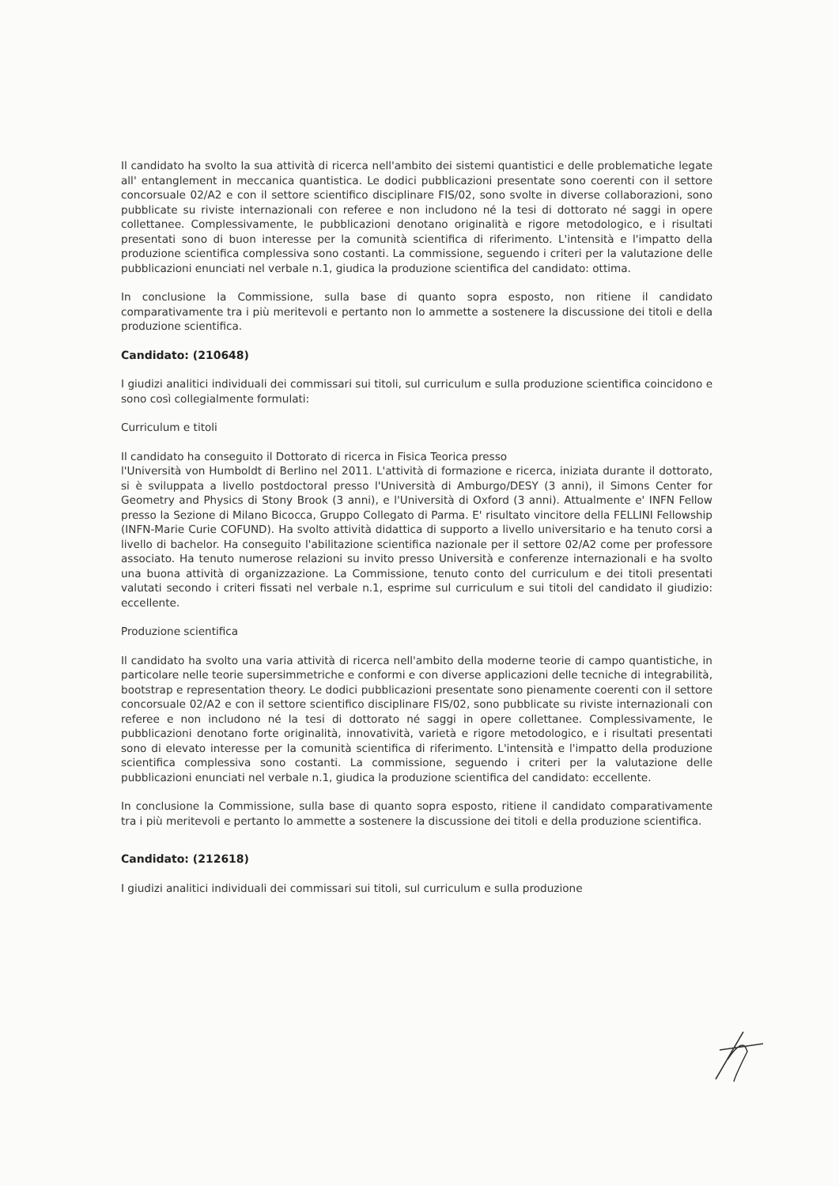Il candidato ha svolto la sua attività di ricerca nell'ambito dei sistemi quantistici e delle problematiche legate all' entanglement in meccanica quantistica. Le dodici pubblicazioni presentate sono coerenti con il settore concorsuale 02/A2 e con il settore scientifico disciplinare FIS/02, sono svolte in diverse collaborazioni, sono pubblicate su riviste internazionali con referee e non includono né la tesi di dottorato né saggi in opere collettanee. Complessivamente, le pubblicazioni denotano originalità e rigore metodologico, e i risultati presentati sono di buon interesse per la comunità scientifica di riferimento. L'intensità e l'impatto della produzione scientifica complessiva sono costanti. La commissione, seguendo i criteri per la valutazione delle pubblicazioni enunciati nel verbale n.1, giudica la produzione scientifica del candidato: ottima.
In conclusione la Commissione, sulla base di quanto sopra esposto, non ritiene il candidato comparativamente tra i più meritevoli e pertanto non lo ammette a sostenere la discussione dei titoli e della produzione scientifica.
Candidato: (210648)
I giudizi analitici individuali dei commissari sui titoli, sul curriculum e sulla produzione scientifica coincidono e sono così collegialmente formulati:
Curriculum e titoli
Il candidato ha conseguito il Dottorato di ricerca in Fisica Teorica presso
l'Università von Humboldt di Berlino nel 2011. L'attività di formazione e ricerca, iniziata durante il dottorato, si è sviluppata a livello postdoctoral presso l'Università di Amburgo/DESY (3 anni), il Simons Center for Geometry and Physics di Stony Brook (3 anni), e l'Università di Oxford (3 anni). Attualmente e' INFN Fellow presso la Sezione di Milano Bicocca, Gruppo Collegato di Parma. E' risultato vincitore della FELLINI Fellowship (INFN-Marie Curie COFUND). Ha svolto attività didattica di supporto a livello universitario e ha tenuto corsi a livello di bachelor. Ha conseguito l'abilitazione scientifica nazionale per il settore 02/A2 come per professore associato. Ha tenuto numerose relazioni su invito presso Università e conferenze internazionali e ha svolto una buona attività di organizzazione. La Commissione, tenuto conto del curriculum e dei titoli presentati valutati secondo i criteri fissati nel verbale n.1, esprime sul curriculum e sui titoli del candidato il giudizio: eccellente.
Produzione scientifica
Il candidato ha svolto una varia attività di ricerca nell'ambito della moderne teorie di campo quantistiche, in particolare nelle teorie supersimmetriche e conformi e con diverse applicazioni delle tecniche di integrabilità, bootstrap e representation theory. Le dodici pubblicazioni presentate sono pienamente coerenti con il settore concorsuale 02/A2 e con il settore scientifico disciplinare FIS/02, sono pubblicate su riviste internazionali con referee e non includono né la tesi di dottorato né saggi in opere collettanee. Complessivamente, le pubblicazioni denotano forte originalità, innovatività, varietà e rigore metodologico, e i risultati presentati sono di elevato interesse per la comunità scientifica di riferimento. L'intensità e l'impatto della produzione scientifica complessiva sono costanti. La commissione, seguendo i criteri per la valutazione delle pubblicazioni enunciati nel verbale n.1, giudica la produzione scientifica del candidato: eccellente.
In conclusione la Commissione, sulla base di quanto sopra esposto, ritiene il candidato comparativamente tra i più meritevoli e pertanto lo ammette a sostenere la discussione dei titoli e della produzione scientifica.
Candidato: (212618)
I giudizi analitici individuali dei commissari sui titoli, sul curriculum e sulla produzione